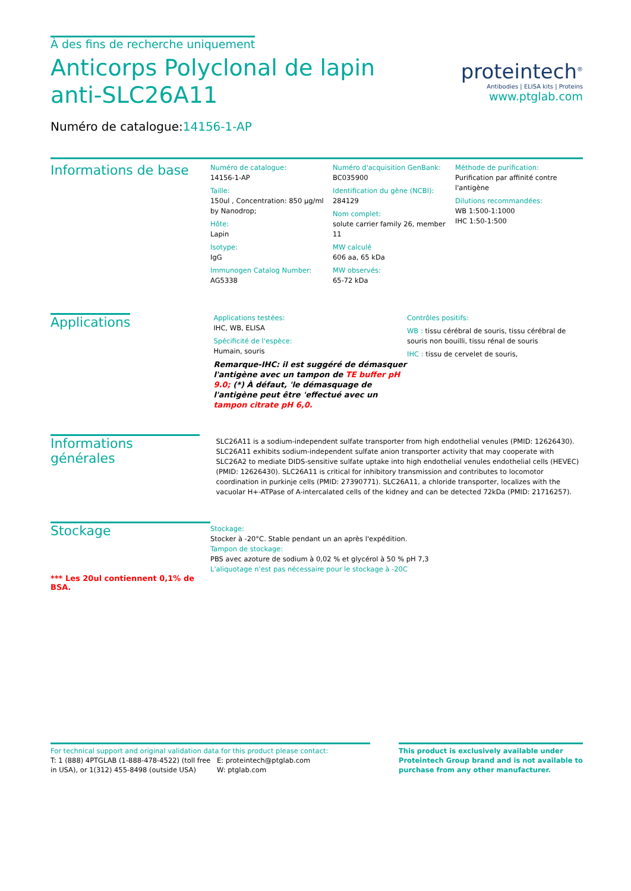À des fins de recherche uniquement
Anticorps Polyclonal de lapin anti-SLC26A11
Numéro de catalogue:14156-1-AP
proteintech<sup>®</sup>
Antibodies | ELISA kits | Proteins
www.ptglab.com
Informations de base
Numéro de catalogue:
14156-1-AP
Taille:
150ul , Concentration: 850 μg/ml by Nanodrop;
Hôte:
Lapin
Isotype:
IgG
Immunogen Catalog Number:
AG5338
Numéro d'acquisition GenBank:
BC035900
Identification du gène (NCBI):
284129
Nom complet:
solute carrier family 26, member 11
MW calculé
606 aa, 65 kDa
MW observés:
65-72 kDa
Méthode de purification:
Purification par affinité contre l'antigène
Dilutions recommandées:
WB 1:500-1:1000
IHC 1:50-1:500
Applications
Applications testées:
IHC, WB, ELISA
Spécificité de l'espèce:
Humain, souris
Remarque-IHC: il est suggéré de démasquer l'antigène avec un tampon de TE buffer pH 9.0; (*) À défaut, 'le démasquage de l'antigène peut être 'effectué avec un tampon citrate pH 6,0.
Contrôles positifs:
WB : tissu cérébral de souris, tissu cérébral de souris non bouilli, tissu rénal de souris
IHC : tissu de cervelet de souris,
Informations générales
SLC26A11 is a sodium-independent sulfate transporter from high endothelial venules (PMID: 12626430). SLC26A11 exhibits sodium-independent sulfate anion transporter activity that may cooperate with SLC26A2 to mediate DIDS-sensitive sulfate uptake into high endothelial venules endothelial cells (HEVEC) (PMID: 12626430). SLC26A11 is critical for inhibitory transmission and contributes to locomotor coordination in purkinje cells (PMID: 27390771). SLC26A11, a chloride transporter, localizes with the vacuolar H+-ATPase of A-intercalated cells of the kidney and can be detected 72kDa (PMID: 21716257).
Stockage
*** Les 20ul contiennent 0,1% de BSA.
Stockage:
Stocker à -20°C. Stable pendant un an après l'expédition.
Tampon de stockage:
PBS avec azoture de sodium à 0,02 % et glycérol à 50 % pH 7,3
L'aliquotage n'est pas nécessaire pour le stockage à -20C
For technical support and original validation data for this product please contact:
T: 1 (888) 4PTGLAB (1-888-478-4522) (toll free in USA), or 1(312) 455-8498 (outside USA)
E: proteintech@ptglab.com
W: ptglab.com
This product is exclusively available under Proteintech Group brand and is not available to purchase from any other manufacturer.